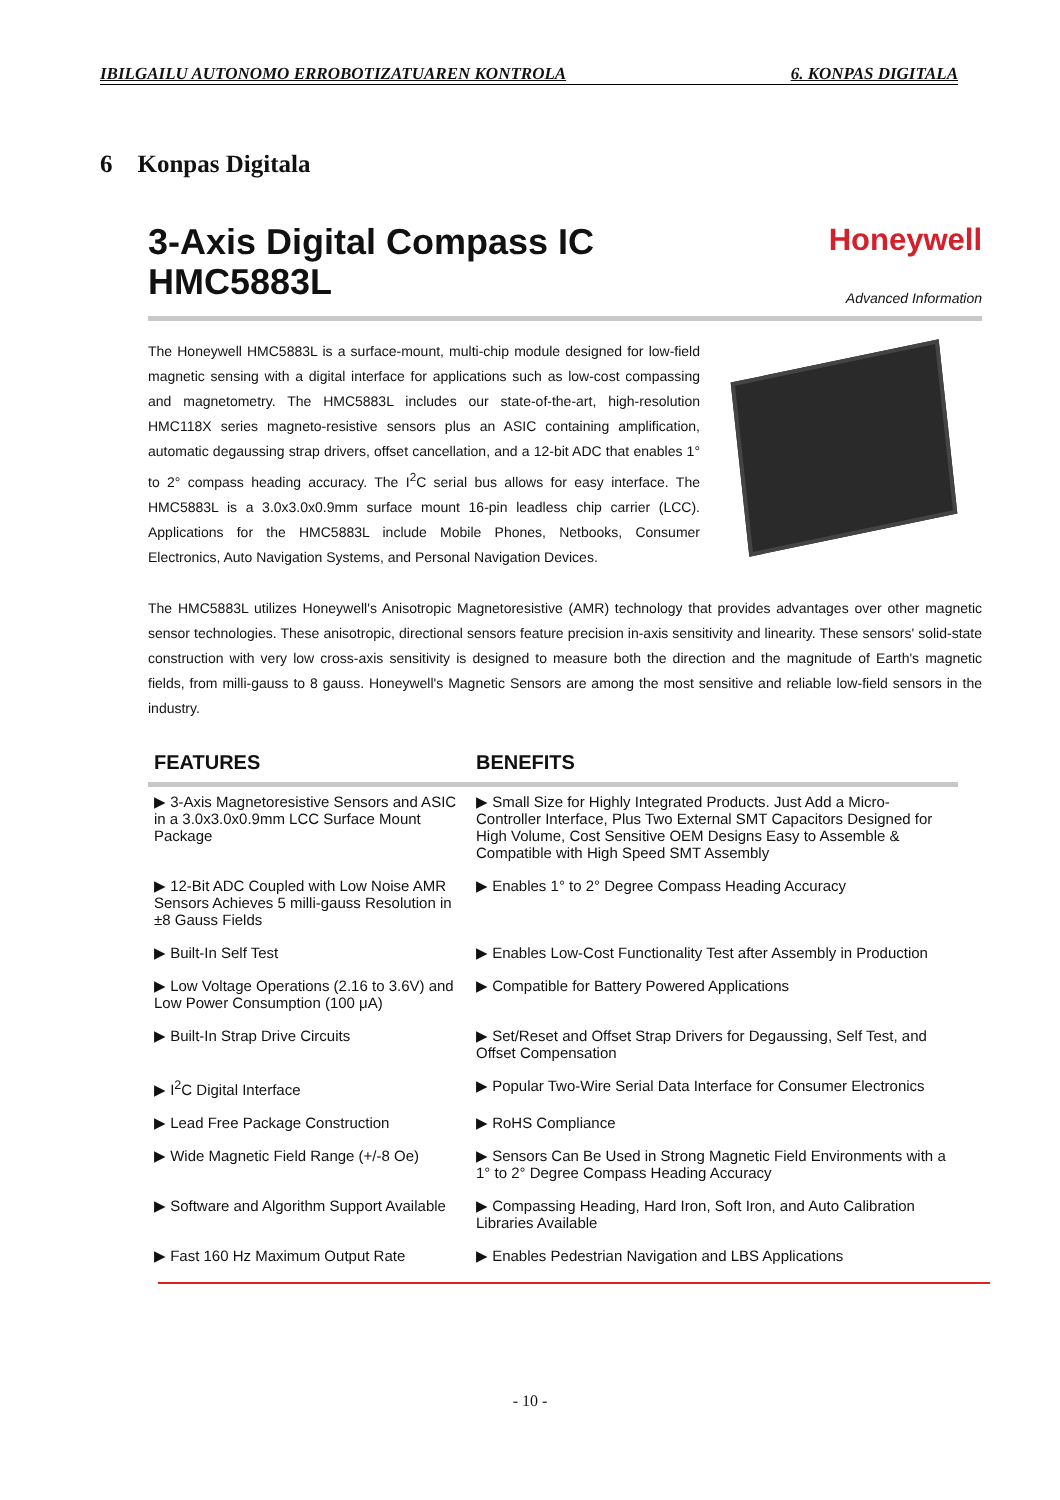IBILGAILU AUTONOMO ERROBOTIZATUAREN KONTROLA 6. KONPAS DIGITALA
6 Konpas Digitala
3-Axis Digital Compass IC
HMC5883L
Honeywell
Advanced Information
The Honeywell HMC5883L is a surface-mount, multi-chip module designed for low-field magnetic sensing with a digital interface for applications such as low-cost compassing and magnetometry. The HMC5883L includes our state-of-the-art, high-resolution HMC118X series magneto-resistive sensors plus an ASIC containing amplification, automatic degaussing strap drivers, offset cancellation, and a 12-bit ADC that enables 1° to 2° compass heading accuracy. The I<sup>2</sup>C serial bus allows for easy interface. The HMC5883L is a 3.0x3.0x0.9mm surface mount 16-pin leadless chip carrier (LCC). Applications for the HMC5883L include Mobile Phones, Netbooks, Consumer Electronics, Auto Navigation Systems, and Personal Navigation Devices.
The HMC5883L utilizes Honeywell's Anisotropic Magnetoresistive (AMR) technology that provides advantages over other magnetic sensor technologies. These anisotropic, directional sensors feature precision in-axis sensitivity and linearity. These sensors' solid-state construction with very low cross-axis sensitivity is designed to measure both the direction and the magnitude of Earth's magnetic fields, from milli-gauss to 8 gauss. Honeywell's Magnetic Sensors are among the most sensitive and reliable low-field sensors in the industry.
| FEATURES | BENEFITS |
| --- | --- |
| ▶ 3-Axis Magnetoresistive Sensors and ASIC in a 3.0x3.0x0.9mm LCC Surface Mount Package | ▶ Small Size for Highly Integrated Products. Just Add a Micro-Controller Interface, Plus Two External SMT Capacitors Designed for High Volume, Cost Sensitive OEM Designs Easy to Assemble & Compatible with High Speed SMT Assembly |
| ▶ 12-Bit ADC Coupled with Low Noise AMR Sensors Achieves 5 milli-gauss Resolution in ±8 Gauss Fields | ▶ Enables 1° to 2° Degree Compass Heading Accuracy |
| ▶ Built-In Self Test | ▶ Enables Low-Cost Functionality Test after Assembly in Production |
| ▶ Low Voltage Operations (2.16 to 3.6V) and Low Power Consumption (100 μA) | ▶ Compatible for Battery Powered Applications |
| ▶ Built-In Strap Drive Circuits | ▶ Set/Reset and Offset Strap Drivers for Degaussing, Self Test, and Offset Compensation |
| ▶ I<sup>2</sup>C Digital Interface | ▶ Popular Two-Wire Serial Data Interface for Consumer Electronics |
| ▶ Lead Free Package Construction | ▶ RoHS Compliance |
| ▶ Wide Magnetic Field Range (+/-8 Oe) | ▶ Sensors Can Be Used in Strong Magnetic Field Environments with a 1° to 2° Degree Compass Heading Accuracy |
| ▶ Software and Algorithm Support Available | ▶ Compassing Heading, Hard Iron, Soft Iron, and Auto Calibration Libraries Available |
| ▶ Fast 160 Hz Maximum Output Rate | ▶ Enables Pedestrian Navigation and LBS Applications |
- 10 -